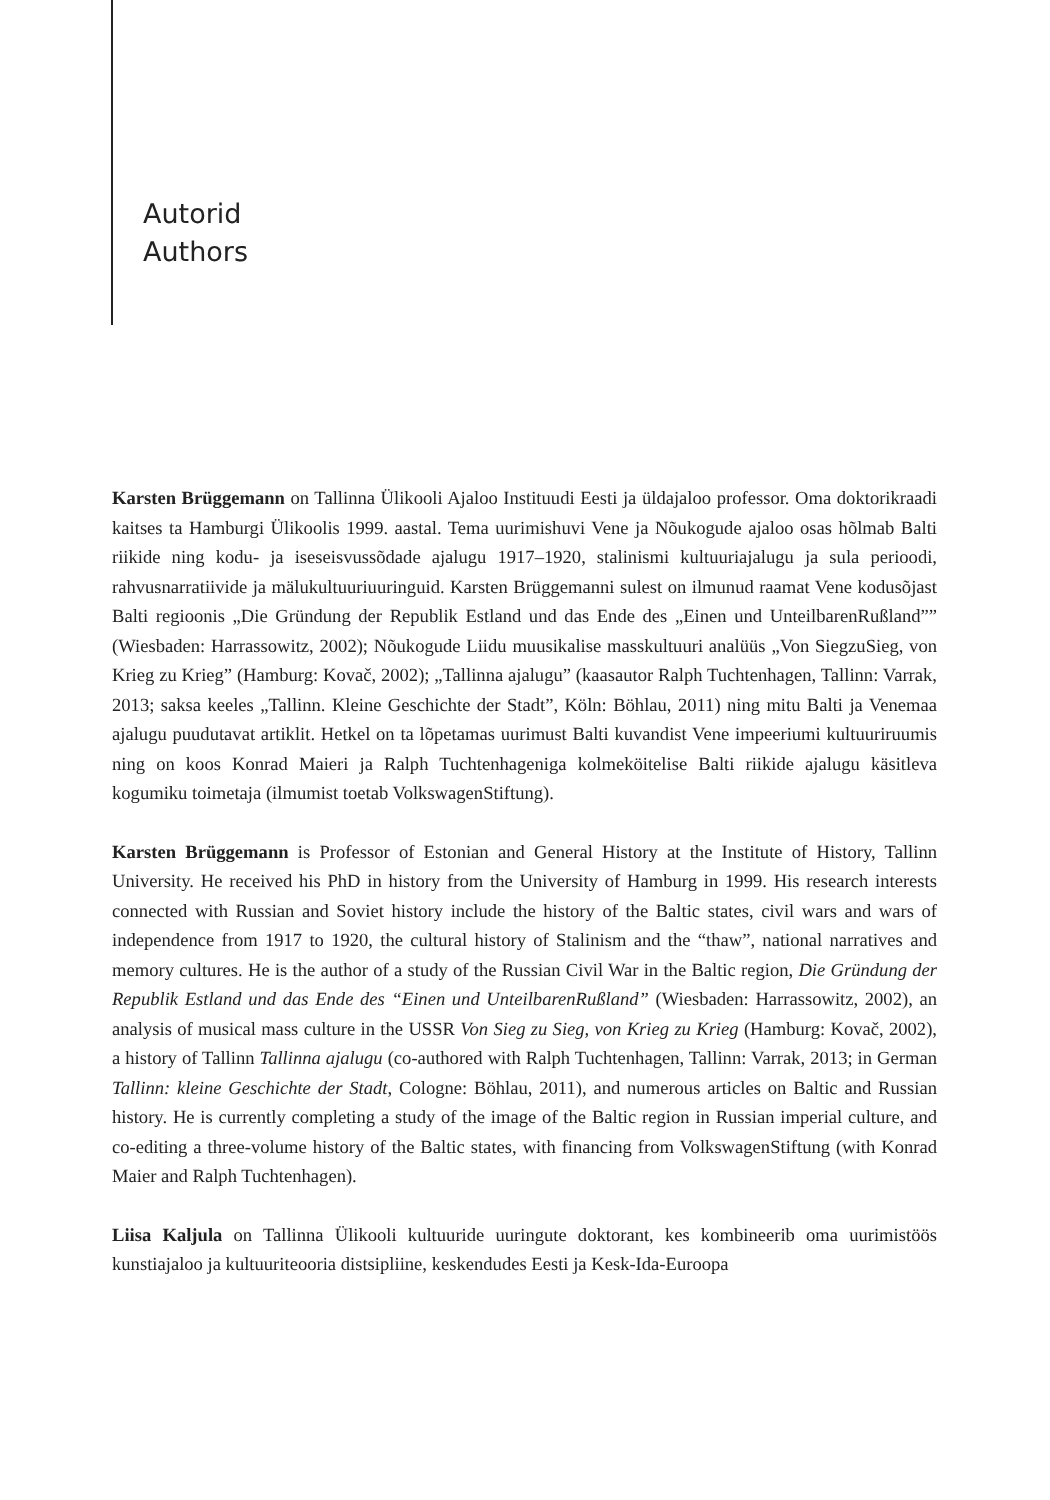Autorid
Authors
Karsten Brüggemann on Tallinna Ülikooli Ajaloo Instituudi Eesti ja üldajaloo professor. Oma doktorikraadi kaitses ta Hamburgi Ülikoolis 1999. aastal. Tema uurimishuvi Vene ja Nõukogude ajaloo osas hõlmab Balti riikide ning kodu- ja iseseisvussõdade ajalugu 1917–1920, stalinismi kultuuriajalugu ja sula perioodi, rahvusnarratiivide ja mälukultuuriuuringuid. Karsten Brüggemanni sulest on ilmunud raamat Vene kodusõjast Balti regioonis „Die Gründung der Republik Estland und das Ende des „Einen und UnteilbarenRußland”” (Wiesbaden: Harrassowitz, 2002); Nõukogude Liidu muusikalise masskultuuri analüüs „Von SiegzuSieg, von Krieg zu Krieg” (Hamburg: Kovač, 2002); „Tallinna ajalugu” (kaasautor Ralph Tuchtenhagen, Tallinn: Varrak, 2013; saksa keeles „Tallinn. Kleine Geschichte der Stadt”, Köln: Böhlau, 2011) ning mitu Balti ja Venemaa ajalugu puudutavat artiklit. Hetkel on ta lõpetamas uurimust Balti kuvandist Vene impeeriumi kultuuriruumis ning on koos Konrad Maieri ja Ralph Tuchtenhageniga kolmeköitelise Balti riikide ajalugu käsitleva kogumiku toimetaja (ilmumist toetab VolkswagenStiftung).
Karsten Brüggemann is Professor of Estonian and General History at the Institute of History, Tallinn University. He received his PhD in history from the University of Hamburg in 1999. His research interests connected with Russian and Soviet history include the history of the Baltic states, civil wars and wars of independence from 1917 to 1920, the cultural history of Stalinism and the “thaw”, national narratives and memory cultures. He is the author of a study of the Russian Civil War in the Baltic region, Die Gründung der Republik Estland und das Ende des “Einen und UnteilbarenRußland” (Wiesbaden: Harrassowitz, 2002), an analysis of musical mass culture in the USSR Von Sieg zu Sieg, von Krieg zu Krieg (Hamburg: Kovač, 2002), a history of Tallinn Tallinna ajalugu (co-authored with Ralph Tuchtenhagen, Tallinn: Varrak, 2013; in German Tallinn: kleine Geschichte der Stadt, Cologne: Böhlau, 2011), and numerous articles on Baltic and Russian history. He is currently completing a study of the image of the Baltic region in Russian imperial culture, and co-editing a three-volume history of the Baltic states, with financing from VolkswagenStiftung (with Konrad Maier and Ralph Tuchtenhagen).
Liisa Kaljula on Tallinna Ülikooli kultuuride uuringute doktorant, kes kombineerib oma uurimistöös kunstiajaloo ja kultuuriteooria distsipliine, keskendudes Eesti ja Kesk-Ida-Euroopa